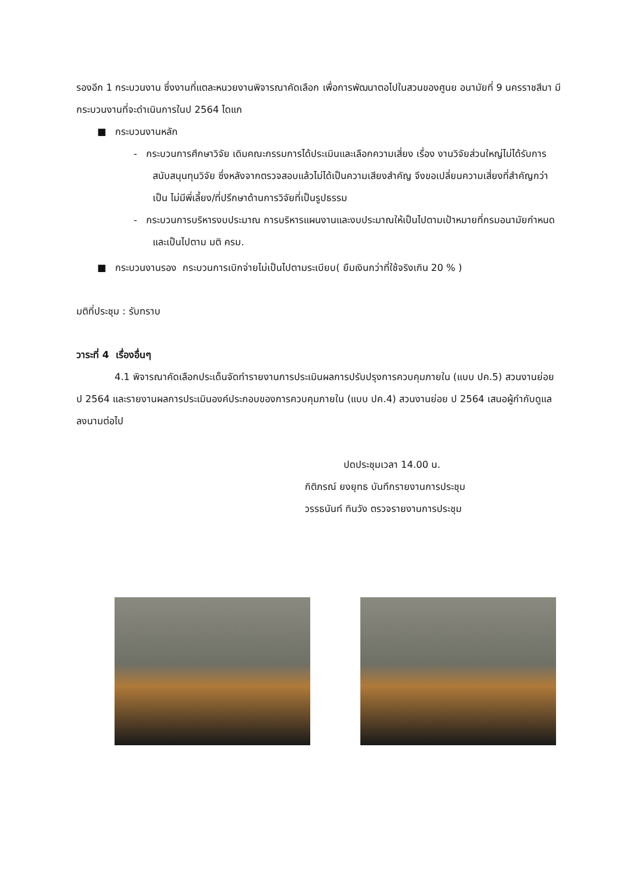รองอีก 1 กระบวนงาน ซึ่งงานที่แตละหนวยงานพิจารณาคัดเลือก เพื่อการพัฒนาตอไปในสวนของศูนย อนามัยที่ 9 นครราชสีมา มีกระบวนงานที่จะดำเนินการในป 2564 ไดแก
■ กระบวนงานหลัก
- กระบวนการศึกษาวิจัย เดิมคณะกรรมการได้ประเมินและเลือกความเสี่ยง เรื่อง งานวิจัยส่วนใหญ่ไม่ได้รับการสนับสนุนทุนวิจัย ซึ่งหลังจากตรวจสอบแล้วไม่ได้เป็นความเสียงสำคัญ จึงขอเปลี่ยนความเสี่ยงที่สำคัญกว่าเป็น ไม่มีพี่เลี้ยง/ที่ปรึกษาด้านการวิจัยที่เป็นรูปธรรม
- กระบวนการบริหารงบประมาณ การบริหารแผนงานและงบประมาณให้เป็นไปตามเป้าหมายที่กรมอนามัยกำหนด และเป็นไปตาม มติ ครม.
■ กระบวนงานรอง กระบวนการเบิกจ่ายไม่เป็นไปตามระเบียบ( ยืมเงินกว่าที่ใช้จริงเกิน 20 % )
มติที่ประชุม : รับทราบ
วาระที่ 4 เรื่องอื่นๆ
4.1 พิจารณาคัดเลือกประเด็นจัดทำรายงานการประเมินผลการปรับปรุงการควบคุมภายใน (แบบ ปค.5) สวนงานย่อย ป 2564 และรายงานผลการประเมินองค์ประกอบของการควบคุมภายใน (แบบ ปค.4) สวนงานย่อย ป 2564 เสนอผู้กำกับดูแล ลงนามต่อไป
ปดประชุมเวลา 14.00 น.
กิติภรณ์ ยงยุทธ บันทึกรายงานการประชุม
วรรธนันท์ ทินวัง ตรวจรายงานการประชุม